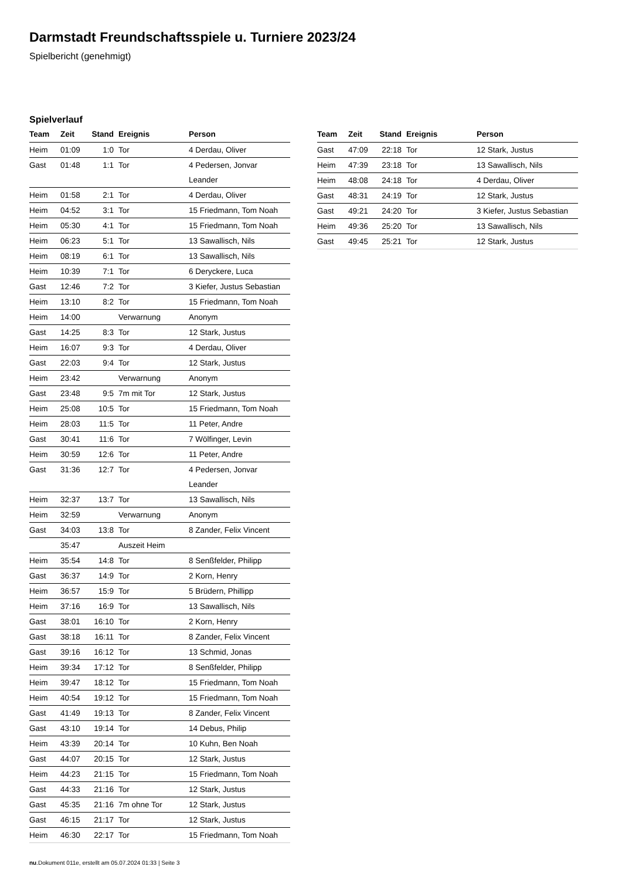Darmstadt Freundschaftsspiele u. Turniere 2023/24
Spielbericht (genehmigt)
Spielverlauf
| Team | Zeit | Stand | Ereignis | Person |
| --- | --- | --- | --- | --- |
| Heim | 01:09 | 1:0 | Tor | 4 Derdau, Oliver |
| Gast | 01:48 | 1:1 | Tor | 4 Pedersen, Jonvar Leander |
| Heim | 01:58 | 2:1 | Tor | 4 Derdau, Oliver |
| Heim | 04:52 | 3:1 | Tor | 15 Friedmann, Tom Noah |
| Heim | 05:30 | 4:1 | Tor | 15 Friedmann, Tom Noah |
| Heim | 06:23 | 5:1 | Tor | 13 Sawallisch, Nils |
| Heim | 08:19 | 6:1 | Tor | 13 Sawallisch, Nils |
| Heim | 10:39 | 7:1 | Tor | 6 Deryckere, Luca |
| Gast | 12:46 | 7:2 | Tor | 3 Kiefer, Justus Sebastian |
| Heim | 13:10 | 8:2 | Tor | 15 Friedmann, Tom Noah |
| Heim | 14:00 | | Verwarnung | Anonym |
| Gast | 14:25 | 8:3 | Tor | 12 Stark, Justus |
| Heim | 16:07 | 9:3 | Tor | 4 Derdau, Oliver |
| Gast | 22:03 | 9:4 | Tor | 12 Stark, Justus |
| Heim | 23:42 | | Verwarnung | Anonym |
| Gast | 23:48 | 9:5 | 7m mit Tor | 12 Stark, Justus |
| Heim | 25:08 | 10:5 | Tor | 15 Friedmann, Tom Noah |
| Heim | 28:03 | 11:5 | Tor | 11 Peter, Andre |
| Gast | 30:41 | 11:6 | Tor | 7 Wölfinger, Levin |
| Heim | 30:59 | 12:6 | Tor | 11 Peter, Andre |
| Gast | 31:36 | 12:7 | Tor | 4 Pedersen, Jonvar Leander |
| Heim | 32:37 | 13:7 | Tor | 13 Sawallisch, Nils |
| Heim | 32:59 | | Verwarnung | Anonym |
| Gast | 34:03 | 13:8 | Tor | 8 Zander, Felix Vincent |
| | 35:47 | | Auszeit Heim | |
| Heim | 35:54 | 14:8 | Tor | 8 Senßfelder, Philipp |
| Gast | 36:37 | 14:9 | Tor | 2 Korn, Henry |
| Heim | 36:57 | 15:9 | Tor | 5 Brüdern, Phillipp |
| Heim | 37:16 | 16:9 | Tor | 13 Sawallisch, Nils |
| Gast | 38:01 | 16:10 | Tor | 2 Korn, Henry |
| Gast | 38:18 | 16:11 | Tor | 8 Zander, Felix Vincent |
| Gast | 39:16 | 16:12 | Tor | 13 Schmid, Jonas |
| Heim | 39:34 | 17:12 | Tor | 8 Senßfelder, Philipp |
| Heim | 39:47 | 18:12 | Tor | 15 Friedmann, Tom Noah |
| Heim | 40:54 | 19:12 | Tor | 15 Friedmann, Tom Noah |
| Gast | 41:49 | 19:13 | Tor | 8 Zander, Felix Vincent |
| Gast | 43:10 | 19:14 | Tor | 14 Debus, Philip |
| Heim | 43:39 | 20:14 | Tor | 10 Kuhn, Ben Noah |
| Gast | 44:07 | 20:15 | Tor | 12 Stark, Justus |
| Heim | 44:23 | 21:15 | Tor | 15 Friedmann, Tom Noah |
| Gast | 44:33 | 21:16 | Tor | 12 Stark, Justus |
| Gast | 45:35 | 21:16 | 7m ohne Tor | 12 Stark, Justus |
| Gast | 46:15 | 21:17 | Tor | 12 Stark, Justus |
| Heim | 46:30 | 22:17 | Tor | 15 Friedmann, Tom Noah |
| Team | Zeit | Stand | Ereignis | Person |
| --- | --- | --- | --- | --- |
| Gast | 47:09 | 22:18 | Tor | 12 Stark, Justus |
| Heim | 47:39 | 23:18 | Tor | 13 Sawallisch, Nils |
| Heim | 48:08 | 24:18 | Tor | 4 Derdau, Oliver |
| Gast | 48:31 | 24:19 | Tor | 12 Stark, Justus |
| Gast | 49:21 | 24:20 | Tor | 3 Kiefer, Justus Sebastian |
| Heim | 49:36 | 25:20 | Tor | 13 Sawallisch, Nils |
| Gast | 49:45 | 25:21 | Tor | 12 Stark, Justus |
nu.Dokument 011e, erstellt am 05.07.2024 01:33 | Seite 3